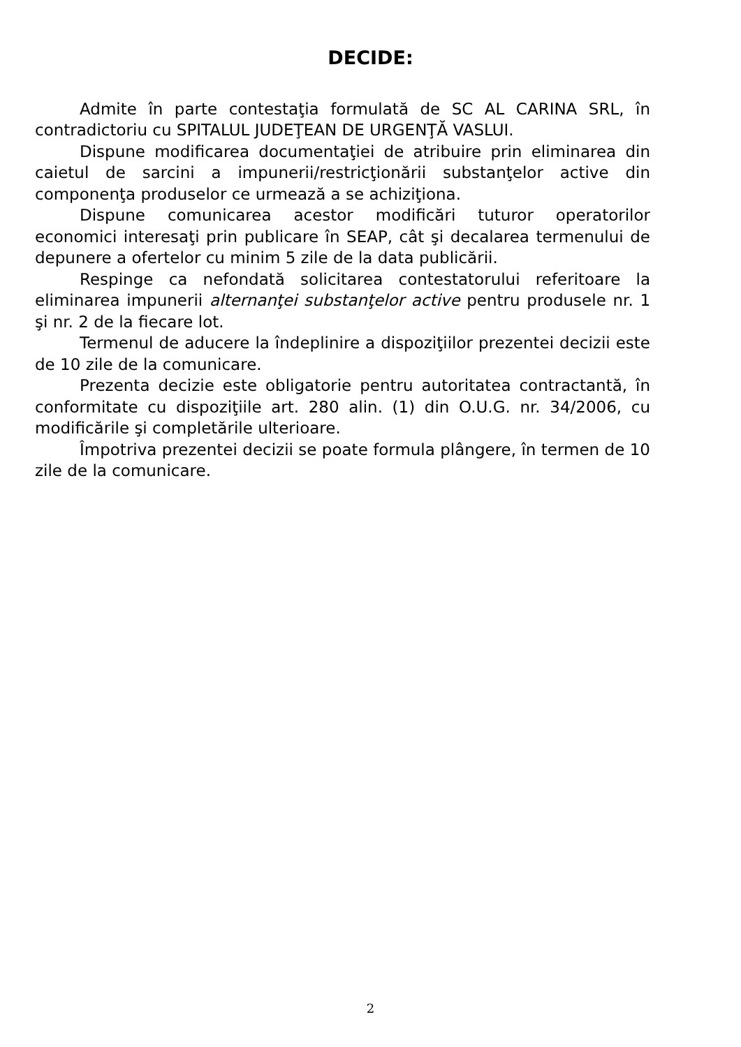DECIDE:
Admite în parte contestaţia formulată de SC AL CARINA SRL, în contradictoriu cu SPITALUL JUDEŢEAN DE URGENŢĂ VASLUI.
Dispune modificarea documentaţiei de atribuire prin eliminarea din caietul de sarcini a impunerii/restricţionării substanţelor active din componenţa produselor ce urmează a se achiziţiona.
Dispune comunicarea acestor modificări tuturor operatorilor economici interesaţi prin publicare în SEAP, cât şi decalarea termenului de depunere a ofertelor cu minim 5 zile de la data publicării.
Respinge ca nefondată solicitarea contestatorului referitoare la eliminarea impunerii alternanţei substanţelor active pentru produsele nr. 1 şi nr. 2 de la fiecare lot.
Termenul de aducere la îndeplinire a dispoziţiilor prezentei decizii este de 10 zile de la comunicare.
Prezenta decizie este obligatorie pentru autoritatea contractantă, în conformitate cu dispoziţiile art. 280 alin. (1) din O.U.G. nr. 34/2006, cu modificările şi completările ulterioare.
Împotriva prezentei decizii se poate formula plângere, în termen de 10 zile de la comunicare.
2